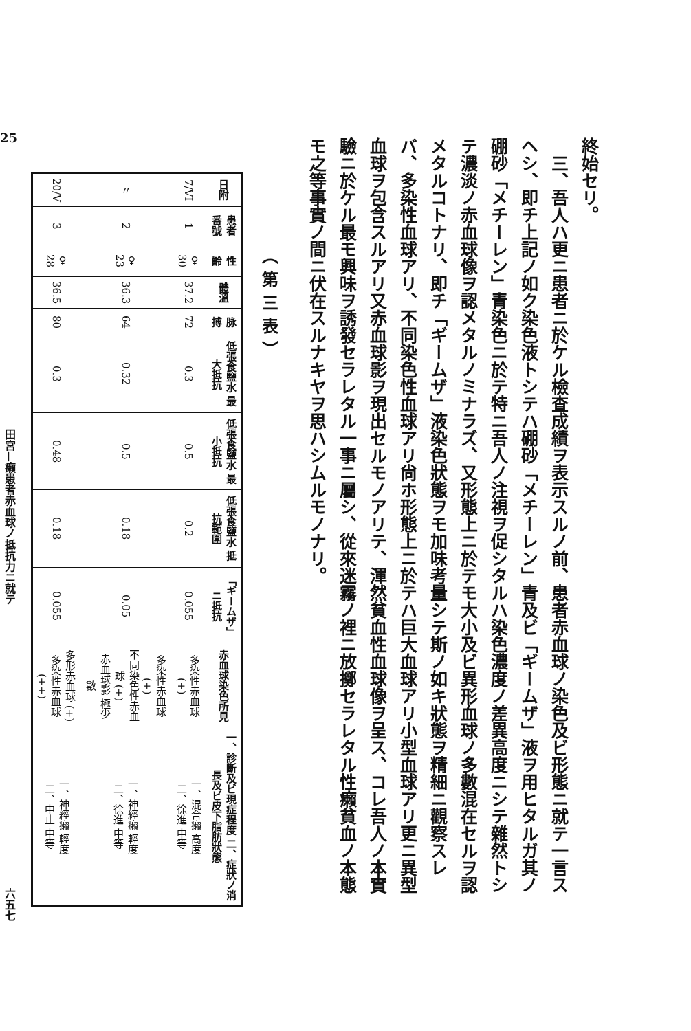終始セリ。
　三、吾人ハ更ニ患者ニ於ケル檢査成績ヲ表示スルノ前、患者赤血球ノ染色及ビ形態ニ就テ一言スヘシ、即チ上記ノ如ク染色液トシテハ硼砂「メチーレン」青及ビ「ギームザ」液ヲ用ヒタルガ其ノ硼砂「メチーレン」青染色ニ於テ特ニ吾人ノ注視ヲ促シタルハ染色濃度ノ差異高度ニシテ雜然トシテ濃淡ノ赤血球像ヲ認メタルノミナラズ、又形態上ニ於テモ大小及ビ異形血球ノ多數混在セルヲ認メタルコトナリ、即チ「ギームザ」液染色狀態ヲモ加味考量シテ斯ノ如キ狀態ヲ精細ニ觀察スレバ、多染性血球アリ、不同染色性血球アリ尙ホ形態上ニ於テハ巨大血球アリ小型血球アリ更ニ異型血球ヲ包含スルアリ又赤血球影ヲ現出セルモノアリテ、渾然貧血性血球像ヲ呈ス、コレ吾人ノ本實驗ニ於ケル最モ興味ヲ誘發セラレタル一事ニ屬シ、從來迷霧ノ裡ニ放擲セラレタル性癩貧血ノ本態モ之等事實ノ間ニ伏在スルナキヤヲ思ハシムルモノナリ。
（第三表）
| 日附 | 患者番號 | 性 齡 | 體溫 | 脉搏 | 低張食鹽水 最大抵抗 | 低張食鹽水 最小抵抗 | 低張食鹽水 抵抗範圍 | 「ギームザ」ニ抵抗 | 赤血球染色所見 | 一、診斷及ビ現症程度 二、症狀ノ消長及ビ皮下脂肪狀態 |
| --- | --- | --- | --- | --- | --- | --- | --- | --- | --- | --- |
| 7/VI | 1 | ♀ 30 | 37.2 | 72 | 0.3 | 0.5 | 0.2 | 0.055 | 多染性赤血球 (+) | 一、混合癩 高度 二、徐進 中等 |
| 〃 | 2 | ♀ 23 | 36.3 | 64 | 0.32 | 0.5 | 0.18 | 0.05 | 多染性赤血球 (+) 不同染色性赤血球 (+) 赤血球影 極少數 | 一、神經癩 輕度 二、徐進 中等 |
| 20/V | 3 | ♀ 28 | 36.5 | 80 | 0.3 | 0.48 | 0.18 | 0.055 | 多形赤血球 (+) 多染性赤血球 (++) | 一、神經癩 輕度 二、中止 中等 |
25 田宮—癩患者赤血球ノ抵抗力ニ就テ 六五七